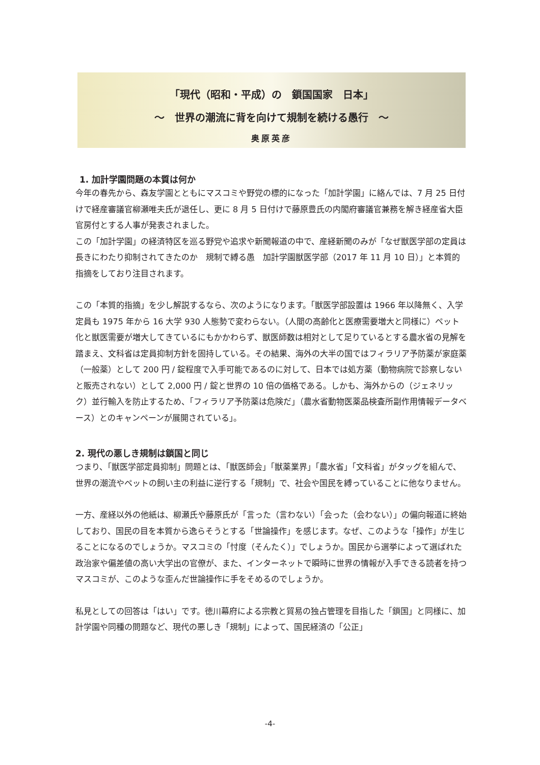「現代（昭和・平成）の　鎖国国家　日本」
～　世界の潮流に背を向けて規制を続ける愚行　～
奥原英彦
1. 加計学園問題の本質は何か
今年の春先から、森友学園とともにマスコミや野党の標的になった「加計学園」に絡んでは、7 月 25 日付けで経産審議官柳瀬唯夫氏が退任し、更に 8 月 5 日付けで藤原豊氏の内閣府審議官兼務を解き経産省大臣官房付とする人事が発表されました。
この「加計学園」の経済特区を巡る野党や追求や新聞報道の中で、産経新聞のみが「なぜ獣医学部の定員は長きにわたり抑制されてきたのか　規制で縛る愚　加計学園獣医学部（2017 年 11 月 10 日）」と本質的指摘をしており注目されます。
この「本質的指摘」を少し解説するなら、次のようになります。「獣医学部設置は 1966 年以降無く、入学定員も 1975 年から 16 大学 930 人態勢で変わらない。（人間の高齢化と医療需要増大と同様に）ペット化と獣医需要が増大してきているにもかかわらず、獣医師数は相対として足りているとする農水省の見解を踏まえ、文科省は定員抑制方針を固持している。その結果、海外の大半の国ではフィラリア予防薬が家庭薬（一般薬）として 200 円 / 錠程度で入手可能であるのに対して、日本では処方薬（動物病院で診察しないと販売されない）として 2,000 円 / 錠と世界の 10 倍の価格である。しかも、海外からの（ジェネリック）並行輸入を防止するため、「フィラリア予防薬は危険だ」（農水省動物医薬品検査所副作用情報データベース）とのキャンペーンが展開されている」。
2. 現代の悪しき規制は鎖国と同じ
つまり、「獣医学部定員抑制」問題とは、「獣医師会」「獣薬業界」「農水省」「文科省」がタッグを組んで、世界の潮流やペットの飼い主の利益に逆行する「規制」で、社会や国民を縛っていることに他なりません。
一方、産経以外の他紙は、柳瀬氏や藤原氏が「言った（言わない）「会った（会わない）」の偏向報道に終始しており、国民の目を本質から逸らそうとする「世論操作」を感じます。なぜ、このような「操作」が生じることになるのでしょうか。マスコミの「忖度（そんたく）」でしょうか。国民から選挙によって選ばれた政治家や偏差値の高い大学出の官僚が、また、インターネットで瞬時に世界の情報が入手できる読者を持つマスコミが、このような歪んだ世論操作に手をそめるのでしょうか。
私見としての回答は「はい」です。徳川幕府による宗教と貿易の独占管理を目指した「鎖国」と同様に、加計学園や同種の問題など、現代の悪しき「規制」によって、国民経済の「公正」
-4-